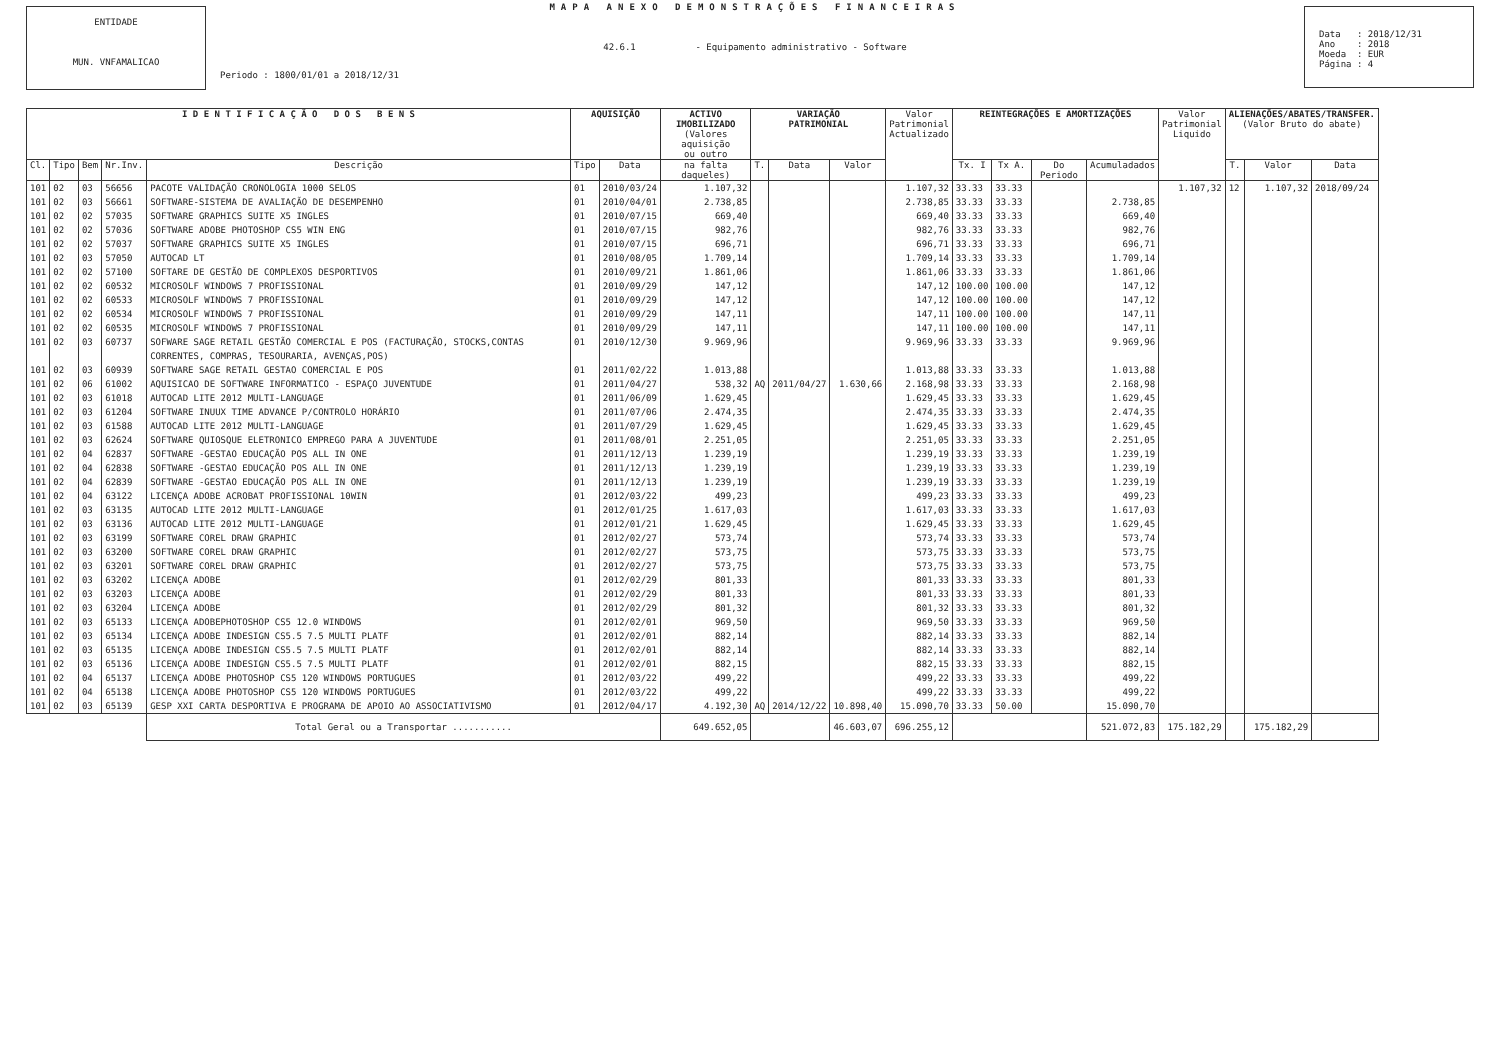ENTIDADE
MUN. VNFAMALICAO
MAPA ANEXO DEMONSTRAÇÕES FINANCEIRAS
42.6.1 - Equipamento administrativo - Software
Periodo : 1800/01/01 a 2018/12/31
Data : 2018/12/31 Ano : 2018 Moeda : EUR Página : 4
| I D E N T I F I C A Ç Ã O D O S B E N S | | | | | AQUISIÇÃO | | ACTIVO IMOBILIZADO (Valores aquisição ou outro | VARIAÇÃO PATRIMONIAL | | | Valor Patrimonial Actualizado | REINTEGRAÇÕES E AMORTIZAÇÕES | | | | Valor Patrimonial Liquido | ALIENAÇÕES/ABATES/TRANSFER. (Valor Bruto do abate) | | |
| --- | --- | --- | --- | --- | --- | --- | --- | --- | --- | --- | --- | --- | --- | --- | --- | --- | --- | --- | --- |
| Cl. | Tipo | Bem | Nr.Inv. | Descrição | Tipo | Data | na falta daqueles) | T. | Data | Valor | | Tx. I | Tx A. | Do Periodo | Acumuladados | | T. | Valor | Data |
| 101 | 02 | 03 | 56656 | PACOTE VALIDAÇÃO CRONOLOGIA 1000 SELOS | 01 | 2010/03/24 | 1.107,32 | | | | 1.107,32 | 33.33 | 33.33 | | | 1.107,32 | 12 | 1.107,32 | 2018/09/24 |
| 101 | 02 | 03 | 56661 | SOFTWARE-SISTEMA DE AVALIAÇÃO DE DESEMPENHO | 01 | 2010/04/01 | 2.738,85 | | | | 2.738,85 | 33.33 | 33.33 | | 2.738,85 | | | | |
| 101 | 02 | 02 | 57035 | SOFTWARE GRAPHICS SUITE X5 INGLES | 01 | 2010/07/15 | 669,40 | | | | 669,40 | 33.33 | 33.33 | | 669,40 | | | | |
| 101 | 02 | 02 | 57036 | SOFTWARE ADOBE PHOTOSHOP CS5 WIN ENG | 01 | 2010/07/15 | 982,76 | | | | 982,76 | 33.33 | 33.33 | | 982,76 | | | | |
| 101 | 02 | 02 | 57037 | SOFTWARE GRAPHICS SUITE X5 INGLES | 01 | 2010/07/15 | 696,71 | | | | 696,71 | 33.33 | 33.33 | | 696,71 | | | | |
| 101 | 02 | 03 | 57050 | AUTOCAD LT | 01 | 2010/08/05 | 1.709,14 | | | | 1.709,14 | 33.33 | 33.33 | | 1.709,14 | | | | |
| 101 | 02 | 02 | 57100 | SOFTARE DE GESTÃO DE COMPLEXOS DESPORTIVOS | 01 | 2010/09/21 | 1.861,06 | | | | 1.861,06 | 33.33 | 33.33 | | 1.861,06 | | | | |
| 101 | 02 | 02 | 60532 | MICROSOLF WINDOWS 7 PROFISSIONAL | 01 | 2010/09/29 | 147,12 | | | | 147,12 | 100.00 | 100.00 | | 147,12 | | | | |
| 101 | 02 | 02 | 60533 | MICROSOLF WINDOWS 7 PROFISSIONAL | 01 | 2010/09/29 | 147,12 | | | | 147,12 | 100.00 | 100.00 | | 147,12 | | | | |
| 101 | 02 | 02 | 60534 | MICROSOLF WINDOWS 7 PROFISSIONAL | 01 | 2010/09/29 | 147,11 | | | | 147,11 | 100.00 | 100.00 | | 147,11 | | | | |
| 101 | 02 | 02 | 60535 | MICROSOLF WINDOWS 7 PROFISSIONAL | 01 | 2010/09/29 | 147,11 | | | | 147,11 | 100.00 | 100.00 | | 147,11 | | | | |
| 101 | 02 | 03 | 60737 | SOFWARE SAGE RETAIL GESTÃO COMERCIAL E POS (FACTURAÇÃO, STOCKS,CONTAS CORRENTES, COMPRAS, TESOURARIA, AVENÇAS,POS) | 01 | 2010/12/30 | 9.969,96 | | | | 9.969,96 | 33.33 | 33.33 | | 9.969,96 | | | | |
| 101 | 02 | 03 | 60939 | SOFTWARE SAGE RETAIL GESTAO COMERCIAL E POS | 01 | 2011/02/22 | 1.013,88 | | | | 1.013,88 | 33.33 | 33.33 | | 1.013,88 | | | | |
| 101 | 02 | 06 | 61002 | AQUISICAO DE SOFTWARE INFORMATICO - ESPAÇO JUVENTUDE | 01 | 2011/04/27 | 538,32 | AQ | 2011/04/27 | 1.630,66 | 2.168,98 | 33.33 | 33.33 | | 2.168,98 | | | | |
| 101 | 02 | 03 | 61018 | AUTOCAD LITE 2012 MULTI-LANGUAGE | 01 | 2011/06/09 | 1.629,45 | | | | 1.629,45 | 33.33 | 33.33 | | 1.629,45 | | | | |
| 101 | 02 | 03 | 61204 | SOFTWARE INUUX TIME ADVANCE P/CONTROLO HORÁRIO | 01 | 2011/07/06 | 2.474,35 | | | | 2.474,35 | 33.33 | 33.33 | | 2.474,35 | | | | |
| 101 | 02 | 03 | 61588 | AUTOCAD LITE 2012 MULTI-LANGUAGE | 01 | 2011/07/29 | 1.629,45 | | | | 1.629,45 | 33.33 | 33.33 | | 1.629,45 | | | | |
| 101 | 02 | 03 | 62624 | SOFTWARE QUIOSQUE ELETRONICO EMPREGO PARA A JUVENTUDE | 01 | 2011/08/01 | 2.251,05 | | | | 2.251,05 | 33.33 | 33.33 | | 2.251,05 | | | | |
| 101 | 02 | 04 | 62837 | SOFTWARE -GESTAO EDUCAÇÃO POS ALL IN ONE | 01 | 2011/12/13 | 1.239,19 | | | | 1.239,19 | 33.33 | 33.33 | | 1.239,19 | | | | |
| 101 | 02 | 04 | 62838 | SOFTWARE -GESTAO EDUCAÇÃO POS ALL IN ONE | 01 | 2011/12/13 | 1.239,19 | | | | 1.239,19 | 33.33 | 33.33 | | 1.239,19 | | | | |
| 101 | 02 | 04 | 62839 | SOFTWARE -GESTAO EDUCAÇÃO POS ALL IN ONE | 01 | 2011/12/13 | 1.239,19 | | | | 1.239,19 | 33.33 | 33.33 | | 1.239,19 | | | | |
| 101 | 02 | 04 | 63122 | LICENÇA ADOBE ACROBAT PROFISSIONAL 10WIN | 01 | 2012/03/22 | 499,23 | | | | 499,23 | 33.33 | 33.33 | | 499,23 | | | | |
| 101 | 02 | 03 | 63135 | AUTOCAD LITE 2012 MULTI-LANGUAGE | 01 | 2012/01/25 | 1.617,03 | | | | 1.617,03 | 33.33 | 33.33 | | 1.617,03 | | | | |
| 101 | 02 | 03 | 63136 | AUTOCAD LITE 2012 MULTI-LANGUAGE | 01 | 2012/01/21 | 1.629,45 | | | | 1.629,45 | 33.33 | 33.33 | | 1.629,45 | | | | |
| 101 | 02 | 03 | 63199 | SOFTWARE COREL DRAW GRAPHIC | 01 | 2012/02/27 | 573,74 | | | | 573,74 | 33.33 | 33.33 | | 573,74 | | | | |
| 101 | 02 | 03 | 63200 | SOFTWARE COREL DRAW GRAPHIC | 01 | 2012/02/27 | 573,75 | | | | 573,75 | 33.33 | 33.33 | | 573,75 | | | | |
| 101 | 02 | 03 | 63201 | SOFTWARE COREL DRAW GRAPHIC | 01 | 2012/02/27 | 573,75 | | | | 573,75 | 33.33 | 33.33 | | 573,75 | | | | |
| 101 | 02 | 03 | 63202 | LICENÇA ADOBE | 01 | 2012/02/29 | 801,33 | | | | 801,33 | 33.33 | 33.33 | | 801,33 | | | | |
| 101 | 02 | 03 | 63203 | LICENÇA ADOBE | 01 | 2012/02/29 | 801,33 | | | | 801,33 | 33.33 | 33.33 | | 801,33 | | | | |
| 101 | 02 | 03 | 63204 | LICENÇA ADOBE | 01 | 2012/02/29 | 801,32 | | | | 801,32 | 33.33 | 33.33 | | 801,32 | | | | |
| 101 | 02 | 03 | 65133 | LICENÇA ADOBEPHOTOSHOP CS5 12.0 WINDOWS | 01 | 2012/02/01 | 969,50 | | | | 969,50 | 33.33 | 33.33 | | 969,50 | | | | |
| 101 | 02 | 03 | 65134 | LICENÇA ADOBE INDESIGN CS5.5 7.5 MULTI PLATF | 01 | 2012/02/01 | 882,14 | | | | 882,14 | 33.33 | 33.33 | | 882,14 | | | | |
| 101 | 02 | 03 | 65135 | LICENÇA ADOBE INDESIGN CS5.5 7.5 MULTI PLATF | 01 | 2012/02/01 | 882,14 | | | | 882,14 | 33.33 | 33.33 | | 882,14 | | | | |
| 101 | 02 | 03 | 65136 | LICENÇA ADOBE INDESIGN CS5.5 7.5 MULTI PLATF | 01 | 2012/02/01 | 882,15 | | | | 882,15 | 33.33 | 33.33 | | 882,15 | | | | |
| 101 | 02 | 04 | 65137 | LICENÇA ADOBE PHOTOSHOP CS5 120 WINDOWS PORTUGUES | 01 | 2012/03/22 | 499,22 | | | | 499,22 | 33.33 | 33.33 | | 499,22 | | | | |
| 101 | 02 | 04 | 65138 | LICENÇA ADOBE PHOTOSHOP CS5 120 WINDOWS PORTUGUES | 01 | 2012/03/22 | 499,22 | | | | 499,22 | 33.33 | 33.33 | | 499,22 | | | | |
| 101 | 02 | 03 | 65139 | GESP XXI CARTA DESPORTIVA E PROGRAMA DE APOIO AO ASSOCIATIVISMO | 01 | 2012/04/17 | 4.192,30 | AQ | 2014/12/22 | 10.898,40 | 15.090,70 | 33.33 | 50.00 | | 15.090,70 | | | | |
| | | | | Total Geral ou a Transportar ........... | | | 649.652,05 | | | 46.603,07 | 696.255,12 | | | | 521.072,83 | 175.182,29 | | 175.182,29 | |